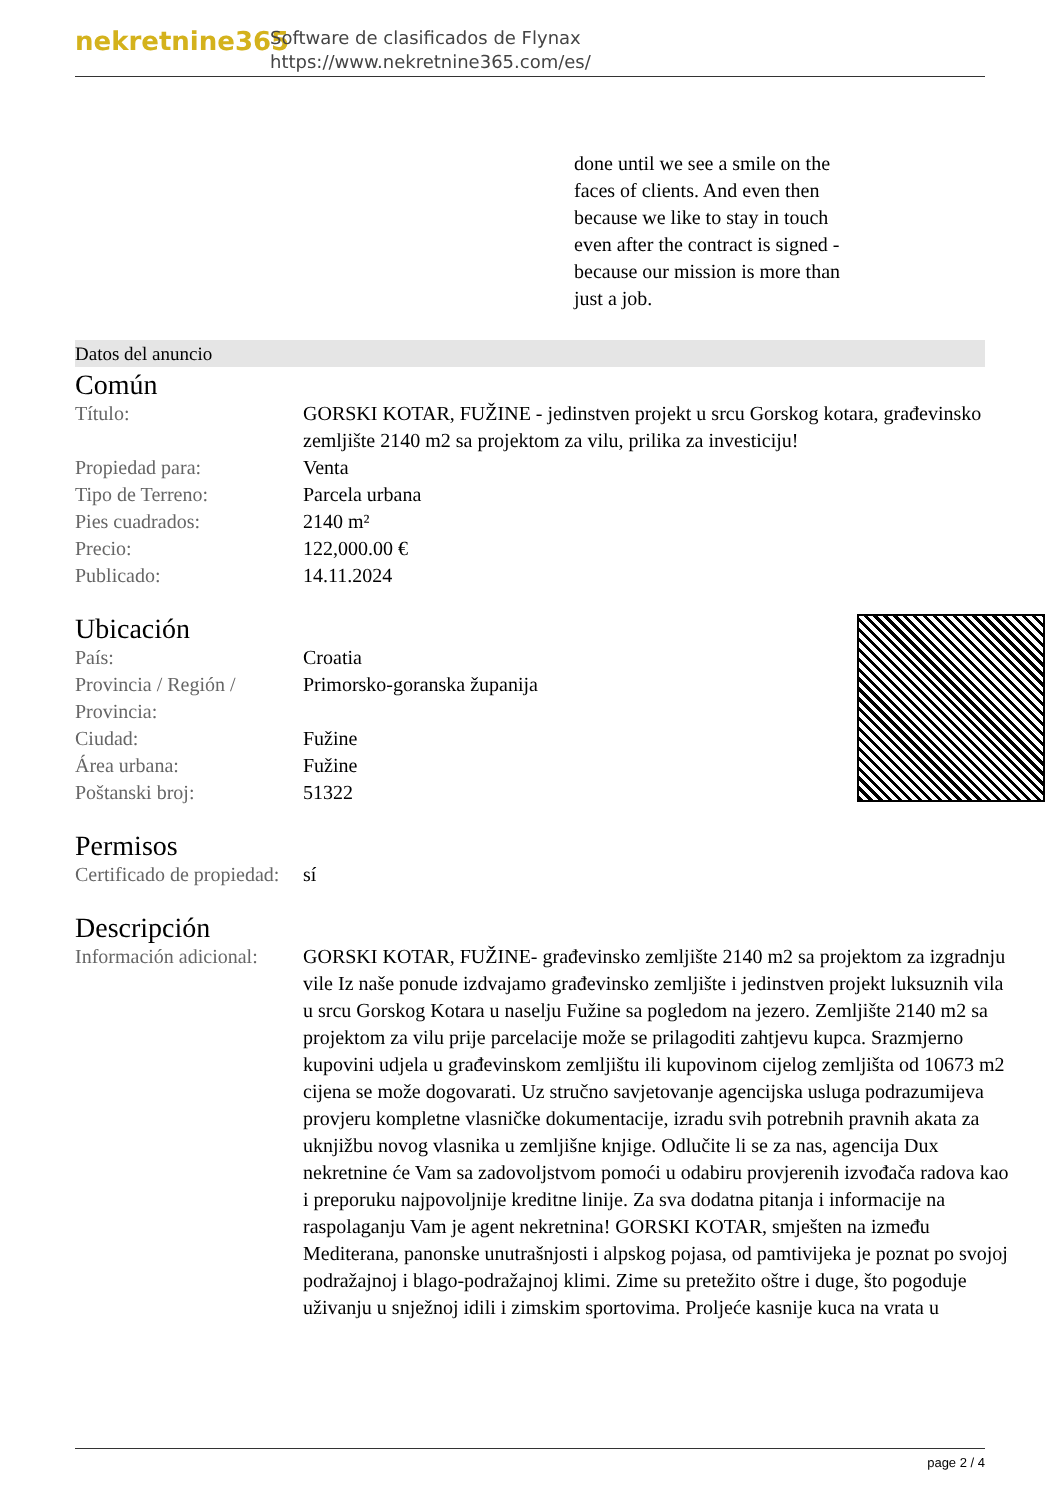nekretnine365
Software de clasificados de Flynax
https://www.nekretnine365.com/es/
done until we see a smile on the faces of clients. And even then because we like to stay in touch even after the contract is signed - because our mission is more than just a job.
Datos del anuncio
Común
| Título: | GORSKI KOTAR, FUŽINE - jedinstven projekt u srcu Gorskog kotara, građevinsko zemljište 2140 m2 sa projektom za vilu, prilika za investiciju! |
| Propiedad para: | Venta |
| Tipo de Terreno: | Parcela urbana |
| Pies cuadrados: | 2140 m² |
| Precio: | 122,000.00 € |
| Publicado: | 14.11.2024 |
Ubicación
| País: | Croatia |
| Provincia / Región / Provincia: | Primorsko-goranska županija |
| Ciudad: | Fužine |
| Área urbana: | Fužine |
| Poštanski broj: | 51322 |
Permisos
| Certificado de propiedad: | sí |
Descripción
| Información adicional: | GORSKI KOTAR, FUŽINE- građevinsko zemljište 2140 m2 sa projektom za izgradnju vile Iz naše ponude izdvajamo građevinsko zemljište i jedinstven projekt luksuznih vila u srcu Gorskog Kotara u naselju Fužine sa pogledom na jezero. Zemljište 2140 m2 sa projektom za vilu prije parcelacije može se prilagoditi zahtjevu kupca. Srazmjerno kupovini udjela u građevinskom zemljištu ili kupovinom cijelog zemljišta od 10673 m2 cijena se može dogovarati. Uz stručno savjetovanje agencijska usluga podrazumijeva provjeru kompletne vlasničke dokumentacije, izradu svih potrebnih pravnih akata za uknjižbu novog vlasnika u zemljišne knjige. Odlučite li se za nas, agencija Dux nekretnine će Vam sa zadovoljstvom pomoći u odabiru provjerenih izvođača radova kao i preporuku najpovoljnije kreditne linije. Za sva dodatna pitanja i informacije na raspolaganju Vam je agent nekretnina! GORSKI KOTAR, smješten na između Mediterana, panonske unutrašnjosti i alpskog pojasa, od pamtivijeka je poznat po svojoj podražajnoj i blago-podražajnoj klimi. Zime su pretežito oštre i duge, što pogoduje uživanju u snježnoj idili i zimskim sportovima. Proljeće kasnije kuca na vrata u |
page 2 / 4